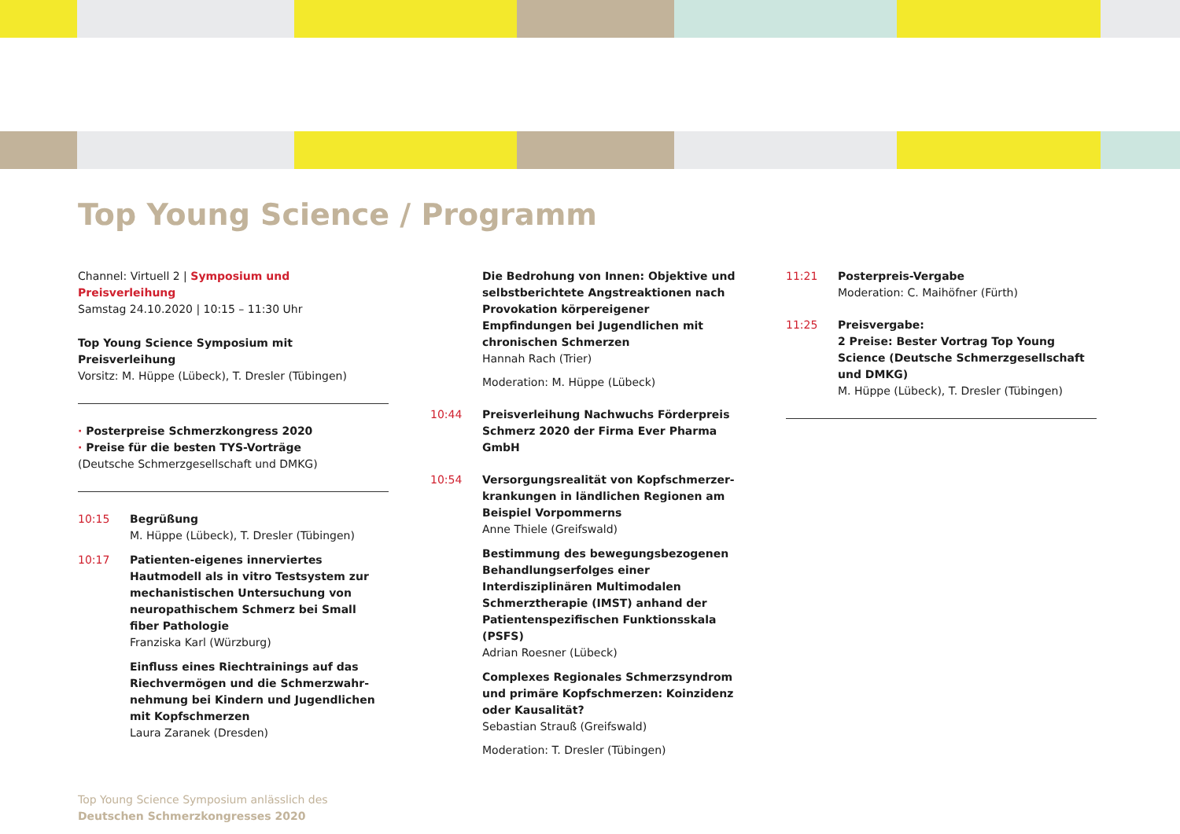Top Young Science / Programm
Channel: Virtuell 2 | Symposium und Preisverleihung
Samstag 24.10.2020 | 10:15 – 11:30 Uhr
Top Young Science Symposium mit Preisverleihung
Vorsitz: M. Hüppe (Lübeck), T. Dresler (Tübingen)
· Posterpreise Schmerzkongress 2020
· Preise für die besten TYS-Vorträge
(Deutsche Schmerzgesellschaft und DMKG)
10:15 Begrüßung
M. Hüppe (Lübeck), T. Dresler (Tübingen)
10:17 Patienten-eigenes innerviertes Hautmodell als in vitro Testsystem zur mechanistischen Untersuchung von neuropathischem Schmerz bei Small fiber Pathologie
Franziska Karl (Würzburg)
Einfluss eines Riechtrainings auf das Riechvermögen und die Schmerzwahr-nehmung bei Kindern und Jugendlichen mit Kopfschmerzen
Laura Zaranek (Dresden)
Top Young Science Symposium anlässlich des
Deutschen Schmerzkongresses 2020
Die Bedrohung von Innen: Objektive und selbstberichtete Angstreaktionen nach Provokation körpereigener Empfindungen bei Jugendlichen mit chronischen Schmerzen
Hannah Rach (Trier)
Moderation: M. Hüppe (Lübeck)
10:44 Preisverleihung Nachwuchs Förderpreis Schmerz 2020 der Firma Ever Pharma GmbH
10:54 Versorgungsrealität von Kopfschmerzer-krankungen in ländlichen Regionen am Beispiel Vorpommerns
Anne Thiele (Greifswald)
Bestimmung des bewegungsbezogenen Behandlungserfolges einer Interdisziplinären Multimodalen Schmerztherapie (IMST) anhand der Patientenspezifischen Funktionsskala (PSFS)
Adrian Roesner (Lübeck)
Complexes Regionales Schmerzsyndrom und primäre Kopfschmerzen: Koinzidenz oder Kausalität?
Sebastian Strauß (Greifswald)
Moderation: T. Dresler (Tübingen)
11:21 Posterpreis-Vergabe
Moderation: C. Maihöfner (Fürth)
11:25 Preisvergabe:
2 Preise: Bester Vortrag Top Young Science (Deutsche Schmerzgesellschaft und DMKG)
M. Hüppe (Lübeck), T. Dresler (Tübingen)